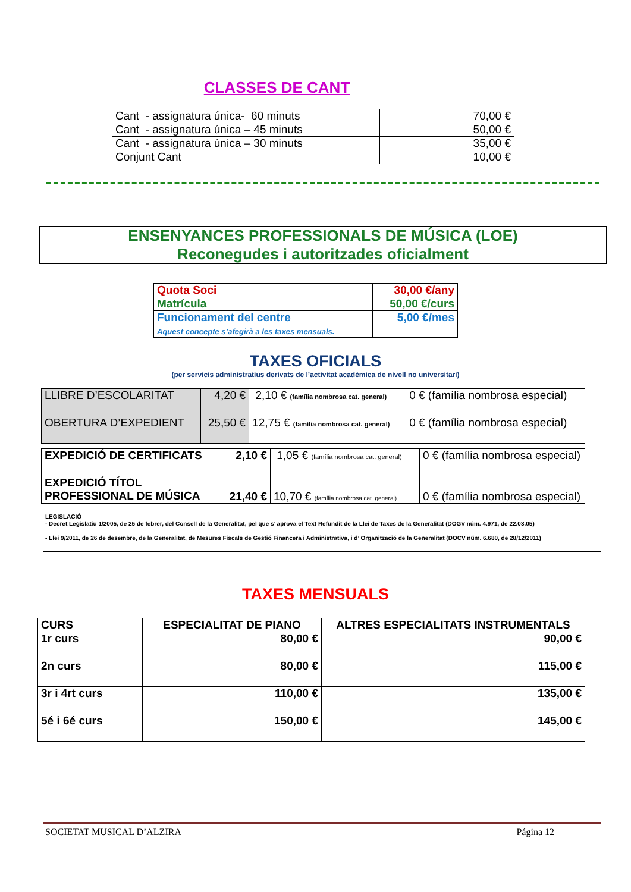CLASSES DE CANT
| Cant - assignatura única- 60 minuts | 70,00 € |
| Cant - assignatura única – 45 minuts | 50,00 € |
| Cant - assignatura única – 30 minuts | 35,00 € |
| Conjunt Cant | 10,00 € |
ENSENYANCES PROFESSIONALS DE MÚSICA (LOE)
Reconegudes i autoritzades oficialment
| Quota Soci | 30,00 €/any |
| Matrícula | 50,00 €/curs |
| Funcionament del centre Aquest concepte s’afegirà a les taxes mensuals. | 5,00 €/mes |
TAXES OFICIALS
(per servicis administratius derivats de l’activitat acadèmica de nivell no universitari)
| LLIBRE D’ESCOLARITAT | 4,20 € | 2,10 € (família nombrosa cat. general) | 0 € (família nombrosa especial) |
| OBERTURA D’EXPEDIENT | 25,50 € | 12,75 € (família nombrosa cat. general) | 0 € (família nombrosa especial) |
| EXPEDICIÓ DE CERTIFICATS | 2,10 € | 1,05 € (família nombrosa cat. general) | 0 € (família nombrosa especial) |
| EXPEDICIÓ TÍTOL PROFESSIONAL DE MÚSICA | 21,40 € | 10,70 € (família nombrosa cat. general) | 0 € (família nombrosa especial) |
LEGISLACIÓ
- Decret Legislatiu 1/2005, de 25 de febrer, del Consell de la Generalitat, pel que s’ aprova el Text Refundit de la Llei de Taxes de la Generalitat (DOGV núm. 4.971, de 22.03.05)
- Llei 9/2011, de 26 de desembre, de la Generalitat, de Mesures Fiscals de Gestió Financera i Administrativa, i d’ Organització de la Generalitat (DOCV núm. 6.680, de 28/12/2011)
TAXES MENSUALS
| CURS | ESPECIALITAT DE PIANO | ALTRES ESPECIALITATS INSTRUMENTALS |
| 1r curs | 80,00 € | 90,00 € |
| 2n curs | 80,00 € | 115,00 € |
| 3r i 4rt curs | 110,00 € | 135,00 € |
| 5é i 6é curs | 150,00 € | 145,00 € |
SOCIETAT MUSICAL D’ALZIRA Página 12